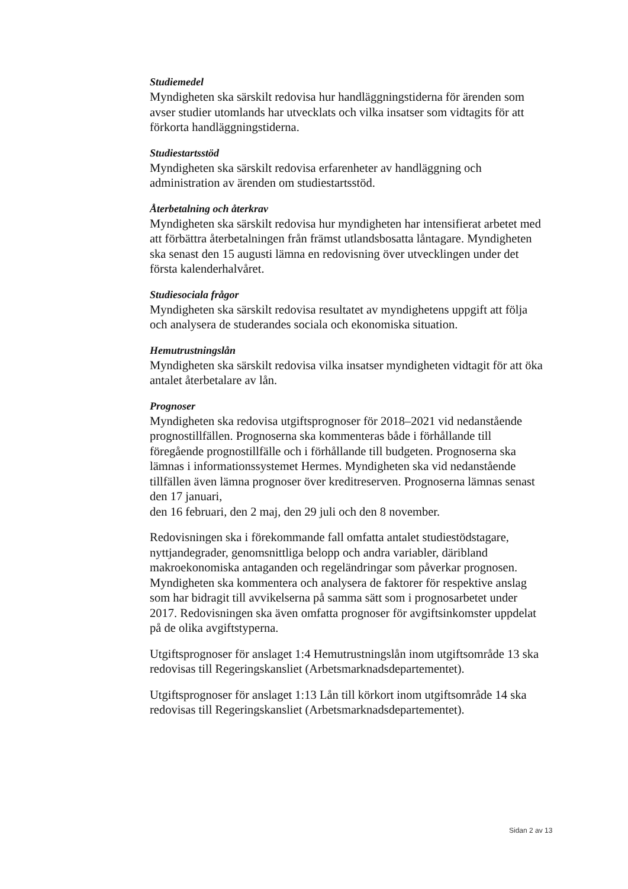Studiemedel
Myndigheten ska särskilt redovisa hur handläggningstiderna för ärenden som avser studier utomlands har utvecklats och vilka insatser som vidtagits för att förkorta handläggningstiderna.
Studiestartsstöd
Myndigheten ska särskilt redovisa erfarenheter av handläggning och administration av ärenden om studiestartsstöd.
Återbetalning och återkrav
Myndigheten ska särskilt redovisa hur myndigheten har intensifierat arbetet med att förbättra återbetalningen från främst utlandsbosatta låntagare. Myndigheten ska senast den 15 augusti lämna en redovisning över utvecklingen under det första kalenderhalvåret.
Studiesociala frågor
Myndigheten ska särskilt redovisa resultatet av myndighetens uppgift att följa och analysera de studerandes sociala och ekonomiska situation.
Hemutrustningslån
Myndigheten ska särskilt redovisa vilka insatser myndigheten vidtagit för att öka antalet återbetalare av lån.
Prognoser
Myndigheten ska redovisa utgiftsprognoser för 2018–2021 vid nedanstående prognostillfällen. Prognoserna ska kommenteras både i förhållande till föregående prognostillfälle och i förhållande till budgeten. Prognoserna ska lämnas i informationssystemet Hermes. Myndigheten ska vid nedanstående tillfällen även lämna prognoser över kreditreserven. Prognoserna lämnas senast den 17 januari,
den 16 februari, den 2 maj, den 29 juli och den 8 november.
Redovisningen ska i förekommande fall omfatta antalet studiestödstagare, nyttjandegrader, genomsnittliga belopp och andra variabler, däribland makroekonomiska antaganden och regeländringar som påverkar prognosen. Myndigheten ska kommentera och analysera de faktorer för respektive anslag som har bidragit till avvikelserna på samma sätt som i prognosarbetet under 2017. Redovisningen ska även omfatta prognoser för avgiftsinkomster uppdelat på de olika avgiftstyperna.
Utgiftsprognoser för anslaget 1:4 Hemutrustningslån inom utgiftsområde 13 ska redovisas till Regeringskansliet (Arbetsmarknadsdepartementet).
Utgiftsprognoser för anslaget 1:13 Lån till körkort inom utgiftsområde 14 ska redovisas till Regeringskansliet (Arbetsmarknadsdepartementet).
Sidan 2 av 13